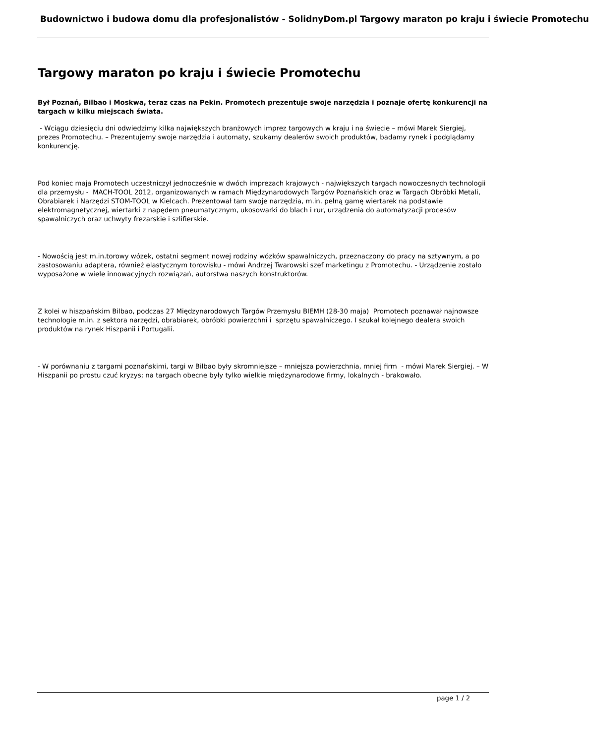Budownictwo i budowa domu dla profesjonalistów - SolidnyDom.pl Targowy maraton po kraju i świecie Promotechu
Targowy maraton po kraju i świecie Promotechu
Był Poznań, Bilbao i Moskwa, teraz czas na Pekin. Promotech prezentuje swoje narzędzia i poznaje ofertę konkurencji na targach w kilku miejscach świata.
- Wciągu dziesięciu dni odwiedzimy kilka największych branżowych imprez targowych w kraju i na świecie – mówi Marek Siergiej, prezes Promotechu. – Prezentujemy swoje narzędzia i automaty, szukamy dealerów swoich produktów, badamy rynek i podglądamy konkurencję.
Pod koniec maja Promotech uczestniczył jednocześnie w dwóch imprezach krajowych - największych targach nowoczesnych technologii dla przemysłu - MACH-TOOL 2012, organizowanych w ramach Międzynarodowych Targów Poznańskich oraz w Targach Obróbki Metali, Obrabiarek i Narzędzi STOM-TOOL w Kielcach. Prezentował tam swoje narzędzia, m.in. pełną gamę wiertarek na podstawie elektromagnetycznej, wiertarki z napędem pneumatycznym, ukosowarki do blach i rur, urządzenia do automatyzacji procesów spawalniczych oraz uchwyty frezarskie i szlifierskie.
- Nowością jest m.in.torowy wózek, ostatni segment nowej rodziny wózków spawalniczych, przeznaczony do pracy na sztywnym, a po zastosowaniu adaptera, również elastycznym torowisku - mówi Andrzej Twarowski szef marketingu z Promotechu. - Urządzenie zostało wyposażone w wiele innowacyjnych rozwiązań, autorstwa naszych konstruktorów.
Z kolei w hiszpańskim Bilbao, podczas 27 Międzynarodowych Targów Przemysłu BIEMH (28-30 maja) Promotech poznawał najnowsze technologie m.in. z sektora narzędzi, obrabiarek, obróbki powierzchni i sprzętu spawalniczego. I szukał kolejnego dealera swoich produktów na rynek Hiszpanii i Portugalii.
- W porównaniu z targami poznańskimi, targi w Bilbao były skromniejsze – mniejsza powierzchnia, mniej firm - mówi Marek Siergiej. – W Hiszpanii po prostu czuć kryzys; na targach obecne były tylko wielkie międzynarodowe firmy, lokalnych - brakowało.
page 1 / 2